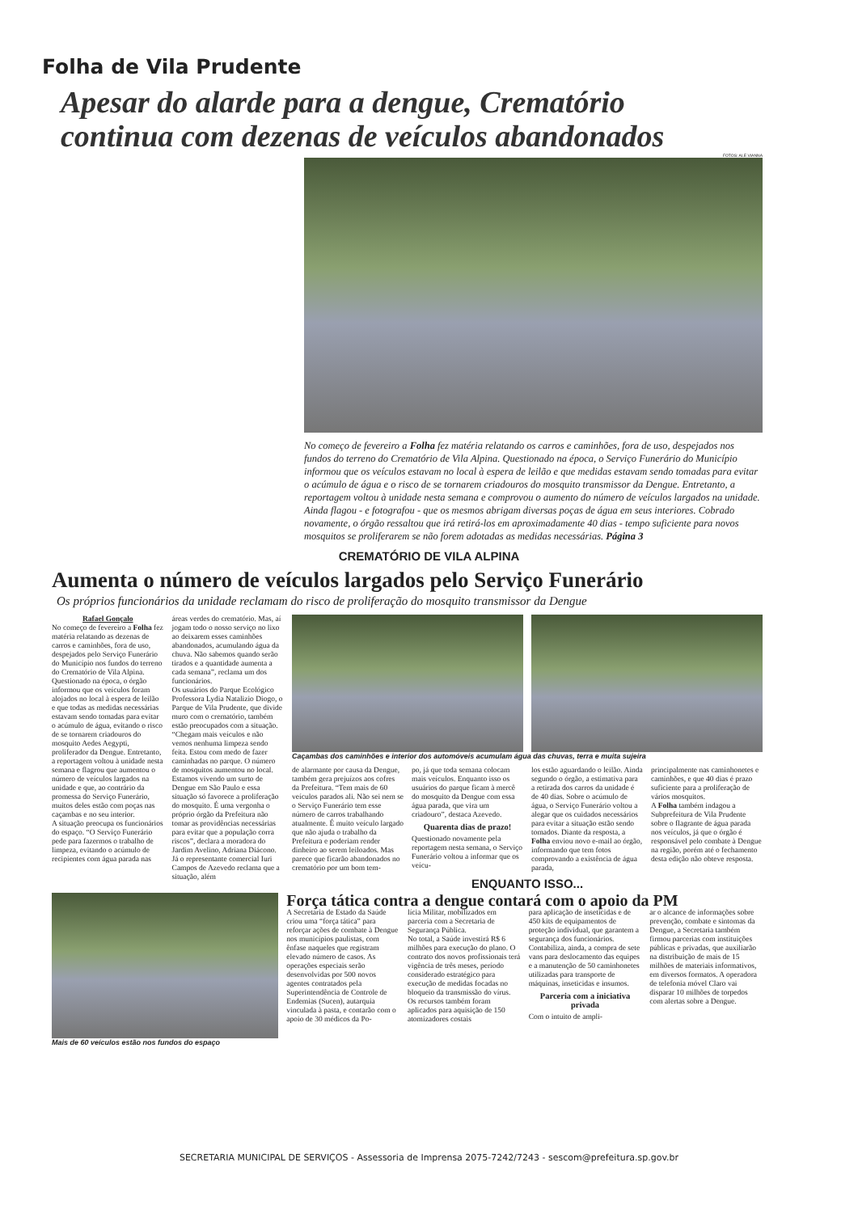Folha de Vila Prudente
Apesar do alarde para a dengue, Crematório
continua com dezenas de veículos abandonados
FOTOS: ALE VIANNA
No começo de fevereiro a Folha fez matéria relatando os carros e caminhões, fora de uso, despejados nos fundos do terreno do Crematório de Vila Alpina. Questionado na época, o Serviço Funerário do Município informou que os veículos estavam no local à espera de leilão e que medidas estavam sendo tomadas para evitar o acúmulo de água e o risco de se tornarem criadouros do mosquito transmissor da Dengue. Entretanto, a reportagem voltou à unidade nesta semana e comprovou o aumento do número de veículos largados na unidade. Ainda flagou - e fotografou - que os mesmos abrigam diversas poças de água em seus interiores. Cobrado novamente, o órgão ressaltou que irá retirá-los em aproximadamente 40 dias - tempo suficiente para novos mosquitos se proliferarem se não forem adotadas as medidas necessárias. Página 3
CREMATÓRIO DE VILA ALPINA
Aumenta o número de veículos largados pelo Serviço Funerário
Os próprios funcionários da unidade reclamam do risco de proliferação do mosquito transmissor da Dengue
Rafael Gonçalo
No começo de fevereiro a Folha fez matéria relatando as dezenas de carros e caminhões, fora de uso, despejados pelo Serviço Funerário do Município nos fundos do terreno do Crematório de Vila Alpina. Questionado na época, o órgão informou que os veículos foram alojados no local à espera de leilão e que todas as medidas necessárias estavam sendo tomadas para evitar o acúmulo de água, evitando o risco de se tornarem criadouros do mosquito Aedes Aegypti, proliferador da Dengue. Entretanto, a reportagem voltou à unidade nesta semana e flagrou que aumentou o número de veículos largados na unidade e que, ao contrário da promessa do Serviço Funerário, muitos deles estão com poças nas caçambas e no seu interior.
A situação preocupa os funcionários do espaço. “O Serviço Funerário pede para fazermos o trabalho de limpeza, evitando o acúmulo de recipientes com água parada nas
áreas verdes do crematório. Mas, aí jogam todo o nosso serviço no lixo ao deixarem esses caminhões abandonados, acumulando água da chuva. Não sabemos quando serão tirados e a quantidade aumenta a cada semana”, reclama um dos funcionários.
Os usuários do Parque Ecológico Professora Lydia Natalizio Diogo, o Parque de Vila Prudente, que divide muro com o crematório, também estão preocupados com a situação. “Chegam mais veículos e não vemos nenhuma limpeza sendo feita. Estou com medo de fazer caminhadas no parque. O número de mosquitos aumentou no local. Estamos vivendo um surto de Dengue em São Paulo e essa situação só favorece a proliferação do mosquito. É uma vergonha o próprio órgão da Prefeitura não tomar as providências necessárias para evitar que a população corra riscos”, declara a moradora do Jardim Avelino, Adriana Diácono.
Já o representante comercial Iuri Campos de Azevedo reclama que a situação, além
Caçambas dos caminhões e interior dos automóveis acumulam água das chuvas, terra e muita sujeira
de alarmante por causa da Dengue, também gera prejuízos aos cofres da Prefeitura. “Tem mais de 60 veículos parados ali. Não sei nem se o Serviço Funerário tem esse número de carros trabalhando atualmente. É muito veículo largado que não ajuda o trabalho da Prefeitura e poderiam render dinheiro ao serem leiloados. Mas parece que ficarão abandonados no crematório por um bom tem-
po, já que toda semana colocam mais veículos. Enquanto isso os usuários do parque ficam à mercê do mosquito da Dengue com essa água parada, que vira um criadouro”, destaca Azevedo.
Quarenta dias de prazo!
Questionado novamente pela reportagem nesta semana, o Serviço Funerário voltou a informar que os veícu-
los estão aguardando o leilão. Ainda segundo o órgão, a estimativa para a retirada dos carros da unidade é de 40 dias. Sobre o acúmulo de água, o Serviço Funerário voltou a alegar que os cuidados necessários para evitar a situação estão sendo tomados. Diante da resposta, a Folha enviou novo e-mail ao órgão, informando que tem fotos comprovando a existência de água parada,
principalmente nas caminhonetes e caminhões, e que 40 dias é prazo suficiente para a proliferação de vários mosquitos.
A Folha também indagou a Subprefeitura de Vila Prudente sobre o flagrante de água parada nos veículos, já que o órgão é responsável pelo combate à Dengue na região, porém até o fechamento desta edição não obteve resposta.
ENQUANTO ISSO...
Mais de 60 veículos estão nos fundos do espaço
Força tática contra a dengue contará com o apoio da PM
A Secretaria de Estado da Saúde criou uma “força tática” para reforçar ações de combate à Dengue nos municípios paulistas, com ênfase naqueles que registram elevado número de casos. As operações especiais serão desenvolvidas por 500 novos agentes contratados pela Superintendência de Controle de Endemias (Sucen), autarquia vinculada à pasta, e contarão com o apoio de 30 médicos da Po-
lícia Militar, mobilizados em parceria com a Secretaria de Segurança Pública.
No total, a Saúde investirá R$ 6 milhões para execução do plano. O contrato dos novos profissionais terá vigência de três meses, período considerado estratégico para execução de medidas focadas no bloqueio da transmissão do vírus.
Os recursos também foram aplicados para aquisição de 150 atomizadores costais
para aplicação de inseticidas e de 450 kits de equipamentos de proteção individual, que garantem a segurança dos funcionários. Contabiliza, ainda, a compra de sete vans para deslocamento das equipes e a manutenção de 50 caminhonetes utilizadas para transporte de máquinas, inseticidas e insumos.
Parceria com a iniciativa privada
Com o intuito de ampli-
ar o alcance de informações sobre prevenção, combate e sintomas da Dengue, a Secretaria também firmou parcerias com instituições públicas e privadas, que auxiliarão na distribuição de mais de 15 milhões de materiais informativos, em diversos formatos. A operadora de telefonia móvel Claro vai disparar 10 milhões de torpedos com alertas sobre a Dengue.
SECRETARIA MUNICIPAL DE SERVIÇOS - Assessoria de Imprensa 2075-7242/7243 - sescom@prefeitura.sp.gov.br